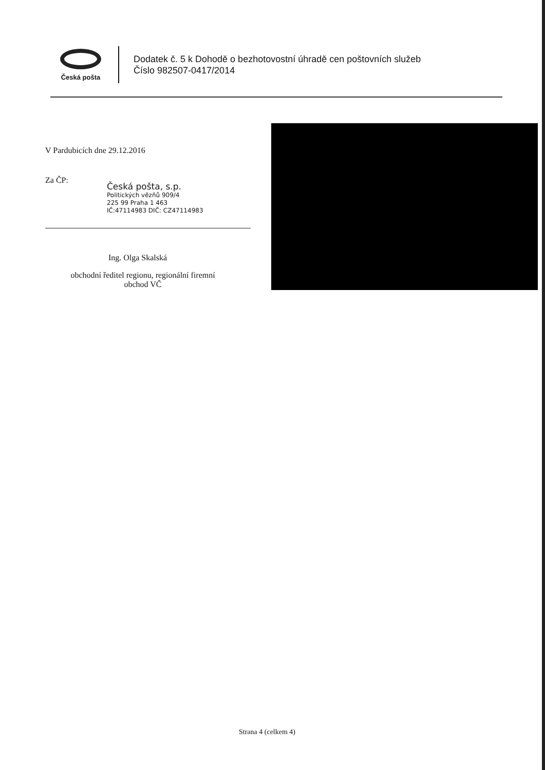Česká pošta
Dodatek č. 5 k Dohodě o bezhotovostní úhradě cen poštovních služeb
Číslo 982507-0417/2014
V Pardubicích dne 29.12.2016
Za ČP:
Česká pošta, s.p.
Politických vězňů 909/4
225 99 Praha 1 463
IČ:47114983 DIČ: CZ47114983
Ing. Olga Skalská
obchodní ředitel regionu, regionální firemní
obchod VČ
Strana 4 (celkem 4)